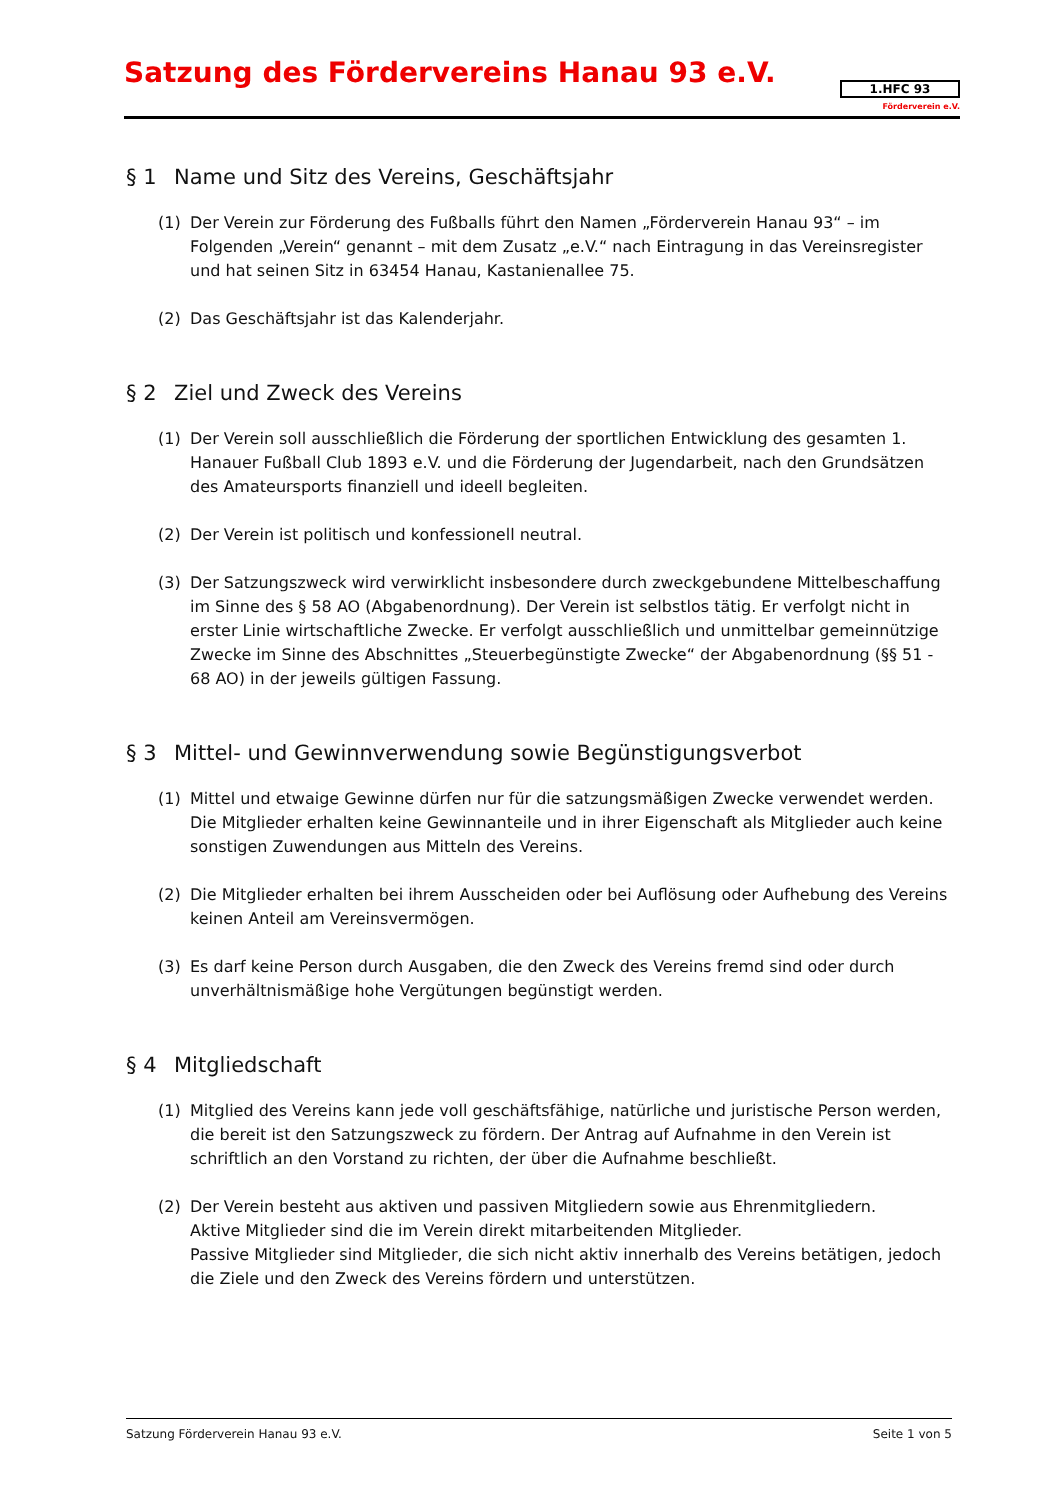Satzung des Fördervereins Hanau 93 e.V.
1.HFC 93
Förderverein e.V.
§ 1 Name und Sitz des Vereins, Geschäftsjahr
(1) Der Verein zur Förderung des Fußballs führt den Namen „Förderverein Hanau 93“ – im Folgenden „Verein“ genannt – mit dem Zusatz „e.V.“ nach Eintragung in das Vereinsregister und hat seinen Sitz in 63454 Hanau, Kastanienallee 75.
(2) Das Geschäftsjahr ist das Kalenderjahr.
§ 2 Ziel und Zweck des Vereins
(1) Der Verein soll ausschließlich die Förderung der sportlichen Entwicklung des gesamten 1. Hanauer Fußball Club 1893 e.V. und die Förderung der Jugendarbeit, nach den Grundsätzen des Amateursports finanziell und ideell begleiten.
(2) Der Verein ist politisch und konfessionell neutral.
(3) Der Satzungszweck wird verwirklicht insbesondere durch zweckgebundene Mittelbeschaffung im Sinne des § 58 AO (Abgabenordnung). Der Verein ist selbstlos tätig. Er verfolgt nicht in erster Linie wirtschaftliche Zwecke. Er verfolgt ausschließlich und unmittelbar gemeinnützige Zwecke im Sinne des Abschnittes „Steuerbegünstigte Zwecke“ der Abgabenordnung (§§ 51 - 68 AO) in der jeweils gültigen Fassung.
§ 3 Mittel- und Gewinnverwendung sowie Begünstigungsverbot
(1) Mittel und etwaige Gewinne dürfen nur für die satzungsmäßigen Zwecke verwendet werden. Die Mitglieder erhalten keine Gewinnanteile und in ihrer Eigenschaft als Mitglieder auch keine sonstigen Zuwendungen aus Mitteln des Vereins.
(2) Die Mitglieder erhalten bei ihrem Ausscheiden oder bei Auflösung oder Aufhebung des Vereins keinen Anteil am Vereinsvermögen.
(3) Es darf keine Person durch Ausgaben, die den Zweck des Vereins fremd sind oder durch unverhältnismäßige hohe Vergütungen begünstigt werden.
§ 4 Mitgliedschaft
(1) Mitglied des Vereins kann jede voll geschäftsfähige, natürliche und juristische Person werden, die bereit ist den Satzungszweck zu fördern. Der Antrag auf Aufnahme in den Verein ist schriftlich an den Vorstand zu richten, der über die Aufnahme beschließt.
(2) Der Verein besteht aus aktiven und passiven Mitgliedern sowie aus Ehrenmitgliedern.
Aktive Mitglieder sind die im Verein direkt mitarbeitenden Mitglieder.
Passive Mitglieder sind Mitglieder, die sich nicht aktiv innerhalb des Vereins betätigen, jedoch die Ziele und den Zweck des Vereins fördern und unterstützen.
Satzung Förderverein Hanau 93 e.V. Seite 1 von 5